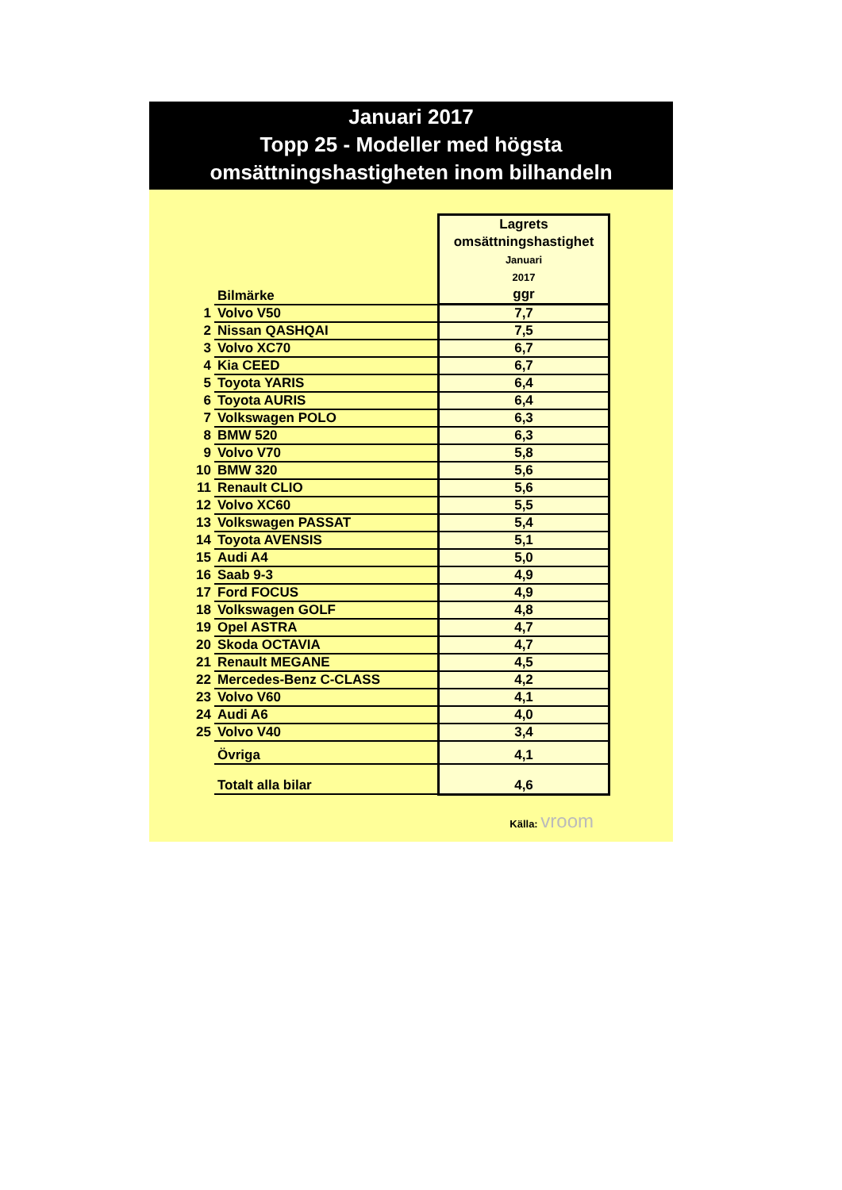Januari 2017
Topp 25 - Modeller med högsta
omsättningshastigheten inom bilhandeln
| | Bilmärke | Lagrets omsättningshastighet Januari 2017 ggr |
| 1 | Volvo V50 | 7,7 |
| 2 | Nissan QASHQAI | 7,5 |
| 3 | Volvo XC70 | 6,7 |
| 4 | Kia CEED | 6,7 |
| 5 | Toyota YARIS | 6,4 |
| 6 | Toyota AURIS | 6,4 |
| 7 | Volkswagen POLO | 6,3 |
| 8 | BMW 520 | 6,3 |
| 9 | Volvo V70 | 5,8 |
| 10 | BMW 320 | 5,6 |
| 11 | Renault CLIO | 5,6 |
| 12 | Volvo XC60 | 5,5 |
| 13 | Volkswagen PASSAT | 5,4 |
| 14 | Toyota AVENSIS | 5,1 |
| 15 | Audi A4 | 5,0 |
| 16 | Saab 9-3 | 4,9 |
| 17 | Ford FOCUS | 4,9 |
| 18 | Volkswagen GOLF | 4,8 |
| 19 | Opel ASTRA | 4,7 |
| 20 | Skoda OCTAVIA | 4,7 |
| 21 | Renault MEGANE | 4,5 |
| 22 | Mercedes-Benz C-CLASS | 4,2 |
| 23 | Volvo V60 | 4,1 |
| 24 | Audi A6 | 4,0 |
| 25 | Volvo V40 | 3,4 |
| | Övriga | 4,1 |
| | Totalt alla bilar | 4,6 |
Källa: vroom